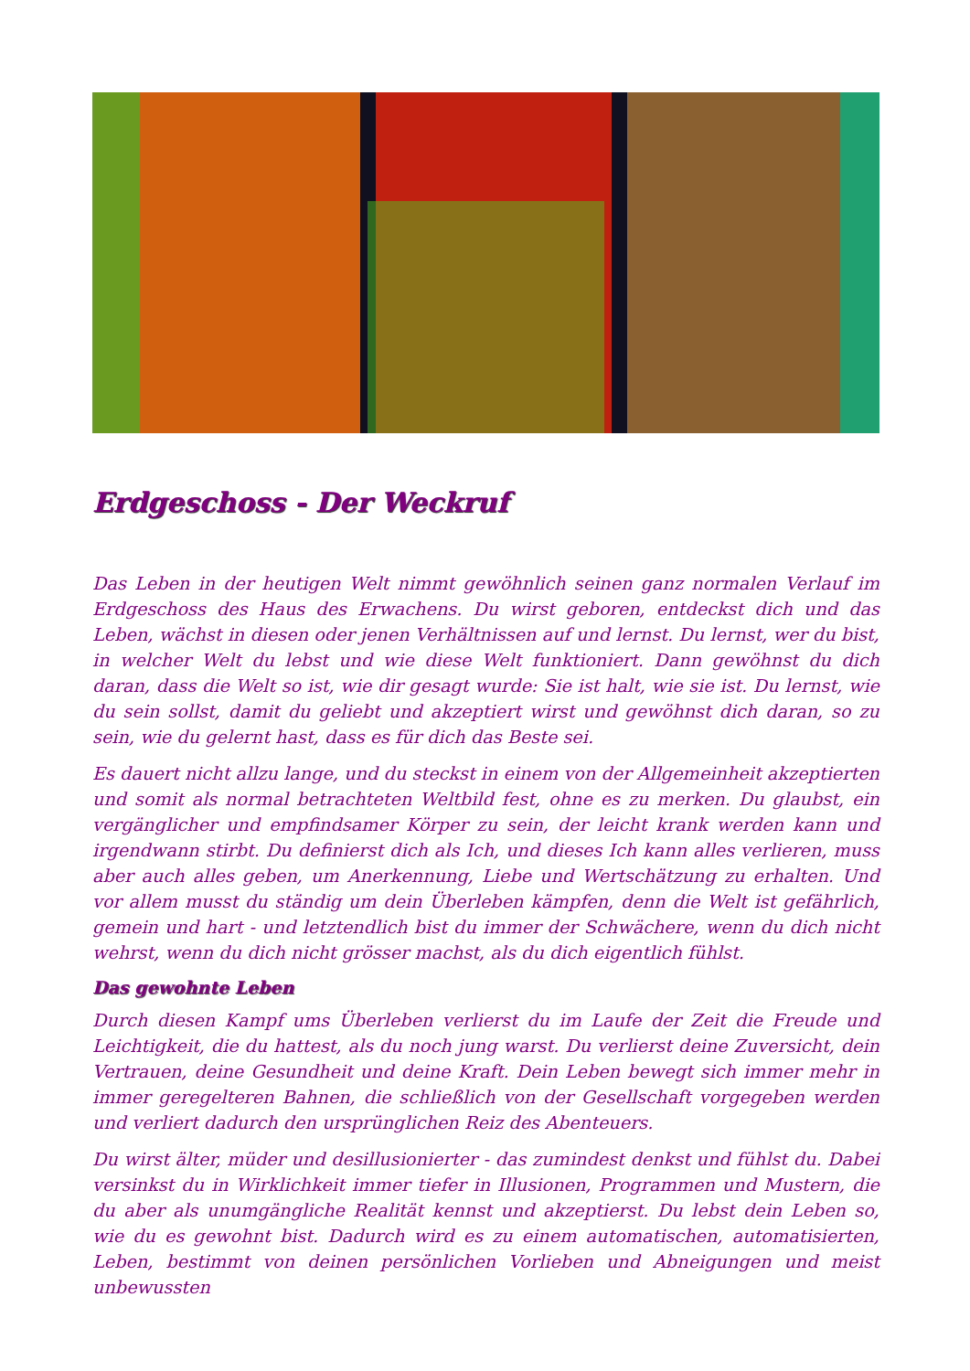Erdgeschoss - Der Weckruf
Das Leben in der heutigen Welt nimmt gewöhnlich seinen ganz normalen Verlauf im Erdgeschoss des Haus des Erwachens. Du wirst geboren, entdeckst dich und das Leben, wächst in diesen oder jenen Verhältnissen auf und lernst. Du lernst, wer du bist, in welcher Welt du lebst und wie diese Welt funktioniert. Dann gewöhnst du dich daran, dass die Welt so ist, wie dir gesagt wurde: Sie ist halt, wie sie ist. Du lernst, wie du sein sollst, damit du geliebt und akzeptiert wirst und gewöhnst dich daran, so zu sein, wie du gelernt hast, dass es für dich das Beste sei.
Es dauert nicht allzu lange, und du steckst in einem von der Allgemeinheit akzeptierten und somit als normal betrachteten Weltbild fest, ohne es zu merken. Du glaubst, ein vergänglicher und empfindsamer Körper zu sein, der leicht krank werden kann und irgendwann stirbt. Du definierst dich als Ich, und dieses Ich kann alles verlieren, muss aber auch alles geben, um Anerkennung, Liebe und Wertschätzung zu erhalten. Und vor allem musst du ständig um dein Überleben kämpfen, denn die Welt ist gefährlich, gemein und hart - und letztendlich bist du immer der Schwächere, wenn du dich nicht wehrst, wenn du dich nicht grösser machst, als du dich eigentlich fühlst.
Das gewohnte Leben
Durch diesen Kampf ums Überleben verlierst du im Laufe der Zeit die Freude und Leichtigkeit, die du hattest, als du noch jung warst. Du verlierst deine Zuversicht, dein Vertrauen, deine Gesundheit und deine Kraft. Dein Leben bewegt sich immer mehr in immer geregelteren Bahnen, die schließlich von der Gesellschaft vorgegeben werden und verliert dadurch den ursprünglichen Reiz des Abenteuers.
Du wirst älter, müder und desillusionierter - das zumindest denkst und fühlst du. Dabei versinkst du in Wirklichkeit immer tiefer in Illusionen, Programmen und Mustern, die du aber als unumgängliche Realität kennst und akzeptierst. Du lebst dein Leben so, wie du es gewohnt bist. Dadurch wird es zu einem automatischen, automatisierten, Leben, bestimmt von deinen persönlichen Vorlieben und Abneigungen und meist unbewussten